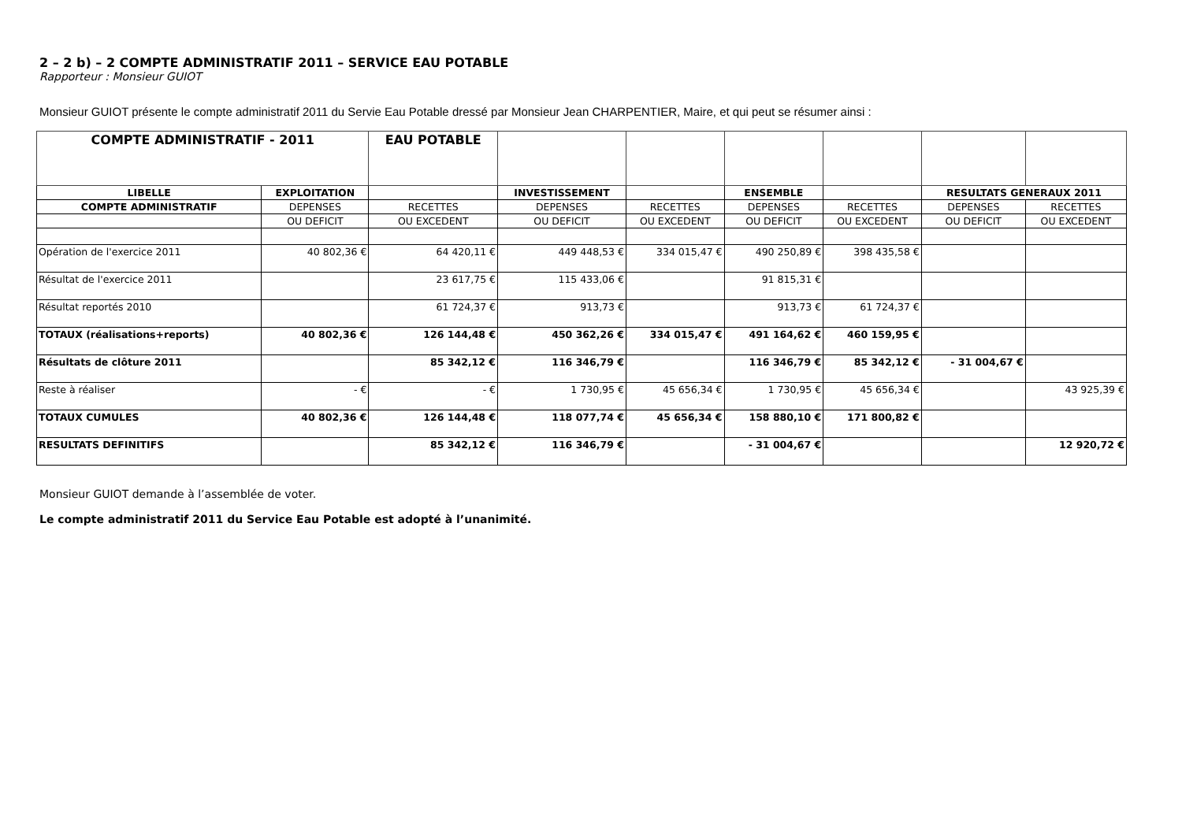2 – 2 b) – 2 COMPTE ADMINISTRATIF 2011 – SERVICE EAU POTABLE
Rapporteur : Monsieur GUIOT
Monsieur GUIOT présente le compte administratif 2011 du Servie Eau Potable dressé par Monsieur Jean CHARPENTIER, Maire, et qui peut se résumer ainsi :
| COMPTE ADMINISTRATIF - 2011 | | EAU POTABLE | | | | | | |
| LIBELLE | EXPLOITATION | | INVESTISSEMENT | | ENSEMBLE | | RESULTATS GENERAUX 2011 | |
| COMPTE ADMINISTRATIF | DEPENSES | RECETTES | DEPENSES | RECETTES | DEPENSES | RECETTES | DEPENSES | RECETTES |
| | OU DEFICIT | OU EXCEDENT | OU DEFICIT | OU EXCEDENT | OU DEFICIT | OU EXCEDENT | OU DEFICIT | OU EXCEDENT |
| Opération de l'exercice 2011 | 40 802,36 € | 64 420,11 € | 449 448,53 € | 334 015,47 € | 490 250,89 € | 398 435,58 € | | |
| Résultat de l'exercice 2011 | | 23 617,75 € | 115 433,06 € | | 91 815,31 € | | | |
| Résultat reportés 2010 | | 61 724,37 € | 913,73 € | | 913,73 € | 61 724,37 € | | |
| TOTAUX (réalisations+reports) | 40 802,36 € | 126 144,48 € | 450 362,26 € | 334 015,47 € | 491 164,62 € | 460 159,95 € | | |
| Résultats de clôture 2011 | | 85 342,12 € | 116 346,79 € | | 116 346,79 € | 85 342,12 € | - 31 004,67 € | |
| Reste à réaliser | - € | - € | 1 730,95 € | 45 656,34 € | 1 730,95 € | 45 656,34 € | | 43 925,39 € |
| TOTAUX CUMULES | 40 802,36 € | 126 144,48 € | 118 077,74 € | 45 656,34 € | 158 880,10 € | 171 800,82 € | | |
| RESULTATS DEFINITIFS | | 85 342,12 € | 116 346,79 € | | - 31 004,67 € | | | 12 920,72 € |
Monsieur GUIOT demande à l’assemblée de voter.
Le compte administratif 2011 du Service Eau Potable est adopté à l’unanimité.